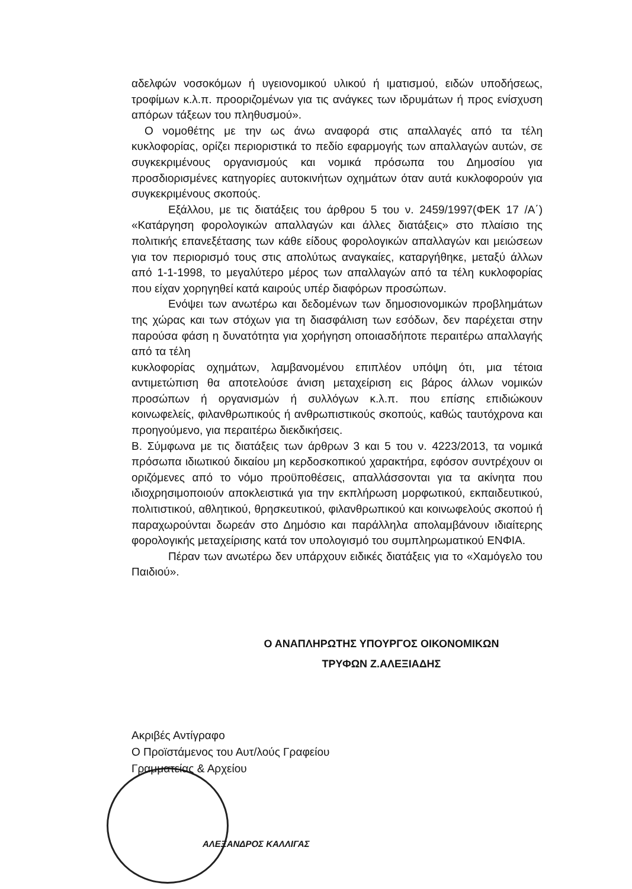αδελφών νοσοκόμων ή υγειονομικού υλικού ή ιματισμού, ειδών υποδήσεως, τροφίμων κ.λ.π. προοριζομένων για τις ανάγκες των ιδρυμάτων ή προς ενίσχυση απόρων τάξεων του πληθυσμού».
Ο νομοθέτης με την ως άνω αναφορά στις απαλλαγές από τα τέλη κυκλοφορίας, ορίζει περιοριστικά το πεδίο εφαρμογής των απαλλαγών αυτών, σε συγκεκριμένους οργανισμούς και νομικά πρόσωπα του Δημοσίου για προσδιορισμένες κατηγορίες αυτοκινήτων οχημάτων όταν αυτά κυκλοφορούν για συγκεκριμένους σκοπούς.
Εξάλλου, με τις διατάξεις του άρθρου 5 του ν. 2459/1997(ΦΕΚ 17 /Α΄) «Κατάργηση φορολογικών απαλλαγών και άλλες διατάξεις» στο πλαίσιο της πολιτικής επανεξέτασης των κάθε είδους φορολογικών απαλλαγών και μειώσεων για τον περιορισμό τους στις απολύτως αναγκαίες, καταργήθηκε, μεταξύ άλλων από 1-1-1998, το μεγαλύτερο μέρος των απαλλαγών από τα τέλη κυκλοφορίας που είχαν χορηγηθεί κατά καιρούς υπέρ διαφόρων προσώπων.
Ενόψει των ανωτέρω και δεδομένων των δημοσιονομικών προβλημάτων της χώρας και των στόχων για τη διασφάλιση των εσόδων, δεν παρέχεται στην παρούσα φάση η δυνατότητα για χορήγηση οποιασδήποτε περαιτέρω απαλλαγής από τα τέλη
κυκλοφορίας οχημάτων, λαμβανομένου επιπλέον υπόψη ότι, μια τέτοια αντιμετώπιση θα αποτελούσε άνιση μεταχείριση εις βάρος άλλων νομικών προσώπων ή οργανισμών ή συλλόγων κ.λ.π. που επίσης επιδιώκουν κοινωφελείς, φιλανθρωπικούς ή ανθρωπιστικούς σκοπούς, καθώς ταυτόχρονα και προηγούμενο, για περαιτέρω διεκδικήσεις.
Β. Σύμφωνα με τις διατάξεις των άρθρων 3 και 5 του ν. 4223/2013, τα νομικά πρόσωπα ιδιωτικού δικαίου μη κερδοσκοπικού χαρακτήρα, εφόσον συντρέχουν οι οριζόμενες από το νόμο προϋποθέσεις, απαλλάσσονται για τα ακίνητα που ιδιοχρησιμοποιούν αποκλειστικά για την εκπλήρωση μορφωτικού, εκπαιδευτικού, πολιτιστικού, αθλητικού, θρησκευτικού, φιλανθρωπικού και κοινωφελούς σκοπού ή παραχωρούνται δωρεάν στο Δημόσιο και παράλληλα απολαμβάνουν ιδιαίτερης φορολογικής μεταχείρισης κατά τον υπολογισμό του συμπληρωματικού ΕΝΦΙΑ.
Πέραν των ανωτέρω δεν υπάρχουν ειδικές διατάξεις για το «Χαμόγελο του Παιδιού».
Ο ΑΝΑΠΛΗΡΩΤΗΣ ΥΠΟΥΡΓΟΣ ΟΙΚΟΝΟΜΙΚΩΝ
ΤΡΥΦΩΝ Ζ.ΑΛΕΞΙΑΔΗΣ
Ακριβές Αντίγραφο
Ο Προϊστάμενος του Αυτ/λούς Γραφείου
Γραμματείας & Αρχείου
ΑΛΕΞΑΝΔΡΟΣ ΚΑΛΛΙΓΑΣ